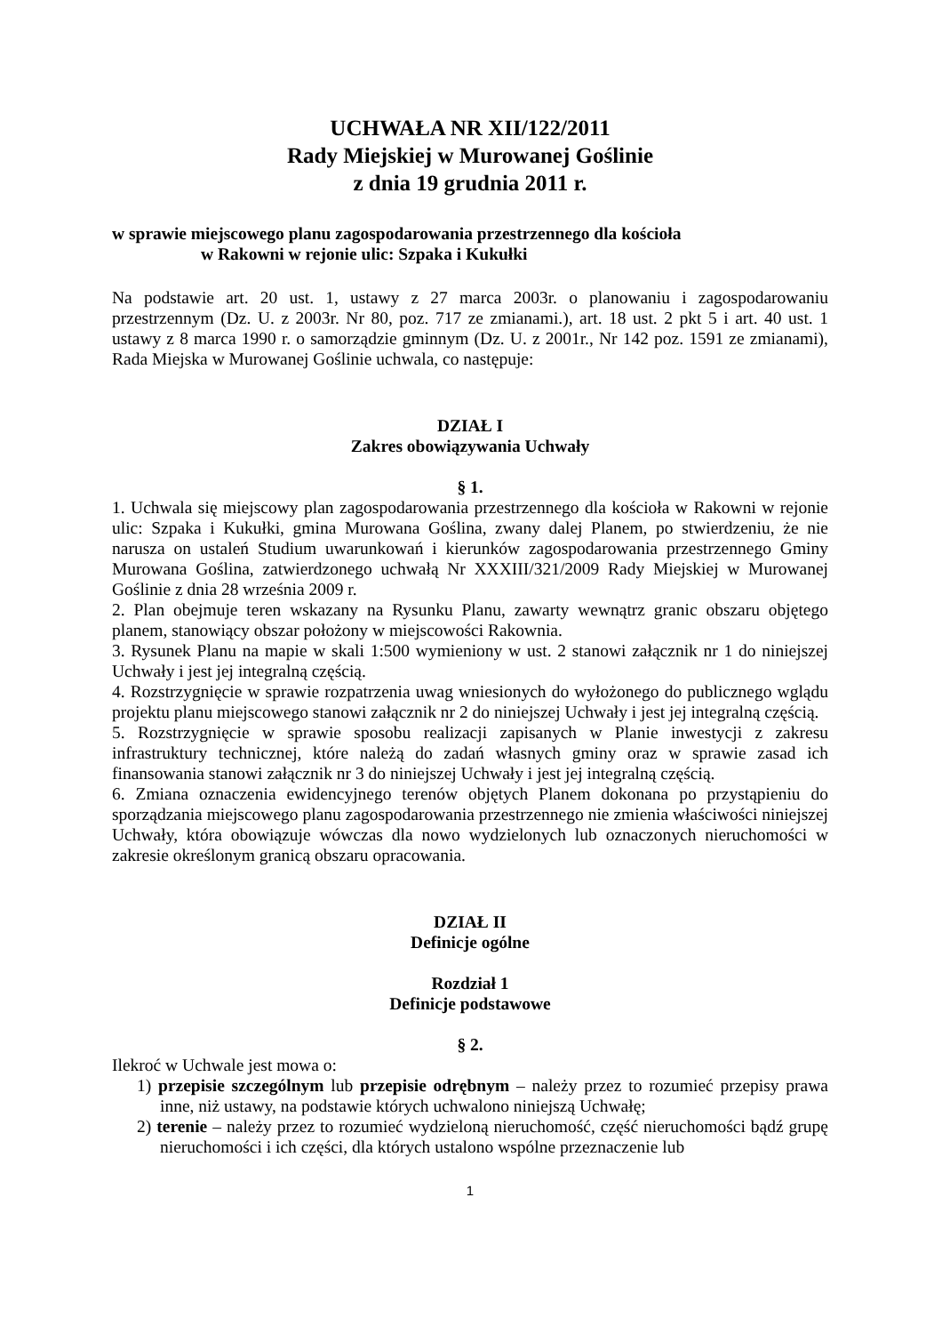UCHWAŁA NR XII/122/2011
Rady Miejskiej w Murowanej Goślinie
z dnia 19 grudnia 2011 r.
w sprawie miejscowego planu zagospodarowania przestrzennego dla kościoła
w Rakowni w rejonie ulic: Szpaka i Kukułki
Na podstawie art. 20 ust. 1, ustawy z 27 marca 2003r. o planowaniu i zagospodarowaniu przestrzennym (Dz. U. z 2003r. Nr 80, poz. 717 ze zmianami.), art. 18 ust. 2 pkt 5 i art. 40 ust. 1 ustawy z 8 marca 1990 r. o samorządzie gminnym (Dz. U. z 2001r., Nr 142 poz. 1591 ze zmianami), Rada Miejska w Murowanej Goślinie uchwala, co następuje:
DZIAŁ I
Zakres obowiązywania Uchwały
§ 1.
1. Uchwala się miejscowy plan zagospodarowania przestrzennego dla kościoła w Rakowni w rejonie ulic: Szpaka i Kukułki, gmina Murowana Goślina, zwany dalej Planem, po stwierdzeniu, że nie narusza on ustaleń Studium uwarunkowań i kierunków zagospodarowania przestrzennego Gminy Murowana Goślina, zatwierdzonego uchwałą Nr XXXIII/321/2009 Rady Miejskiej w Murowanej Goślinie z dnia 28 września 2009 r.
2. Plan obejmuje teren wskazany na Rysunku Planu, zawarty wewnątrz granic obszaru objętego planem, stanowiący obszar położony w miejscowości Rakownia.
3. Rysunek Planu na mapie w skali 1:500 wymieniony w ust. 2 stanowi załącznik nr 1 do niniejszej Uchwały i jest jej integralną częścią.
4. Rozstrzygnięcie w sprawie rozpatrzenia uwag wniesionych do wyłożonego do publicznego wglądu projektu planu miejscowego stanowi załącznik nr 2 do niniejszej Uchwały i jest jej integralną częścią.
5. Rozstrzygnięcie w sprawie sposobu realizacji zapisanych w Planie inwestycji z zakresu infrastruktury technicznej, które należą do zadań własnych gminy oraz w sprawie zasad ich finansowania stanowi załącznik nr 3 do niniejszej Uchwały i jest jej integralną częścią.
6. Zmiana oznaczenia ewidencyjnego terenów objętych Planem dokonana po przystąpieniu do sporządzania miejscowego planu zagospodarowania przestrzennego nie zmienia właściwości niniejszej Uchwały, która obowiązuje wówczas dla nowo wydzielonych lub oznaczonych nieruchomości w zakresie określonym granicą obszaru opracowania.
DZIAŁ II
Definicje ogólne
Rozdział 1
Definicje podstawowe
§ 2.
Ilekroć w Uchwale jest mowa o:
1) przepisie szczególnym lub przepisie odrębnym – należy przez to rozumieć przepisy prawa inne, niż ustawy, na podstawie których uchwalono niniejszą Uchwałę;
2) terenie – należy przez to rozumieć wydzieloną nieruchomość, część nieruchomości bądź grupę nieruchomości i ich części, dla których ustalono wspólne przeznaczenie lub
1